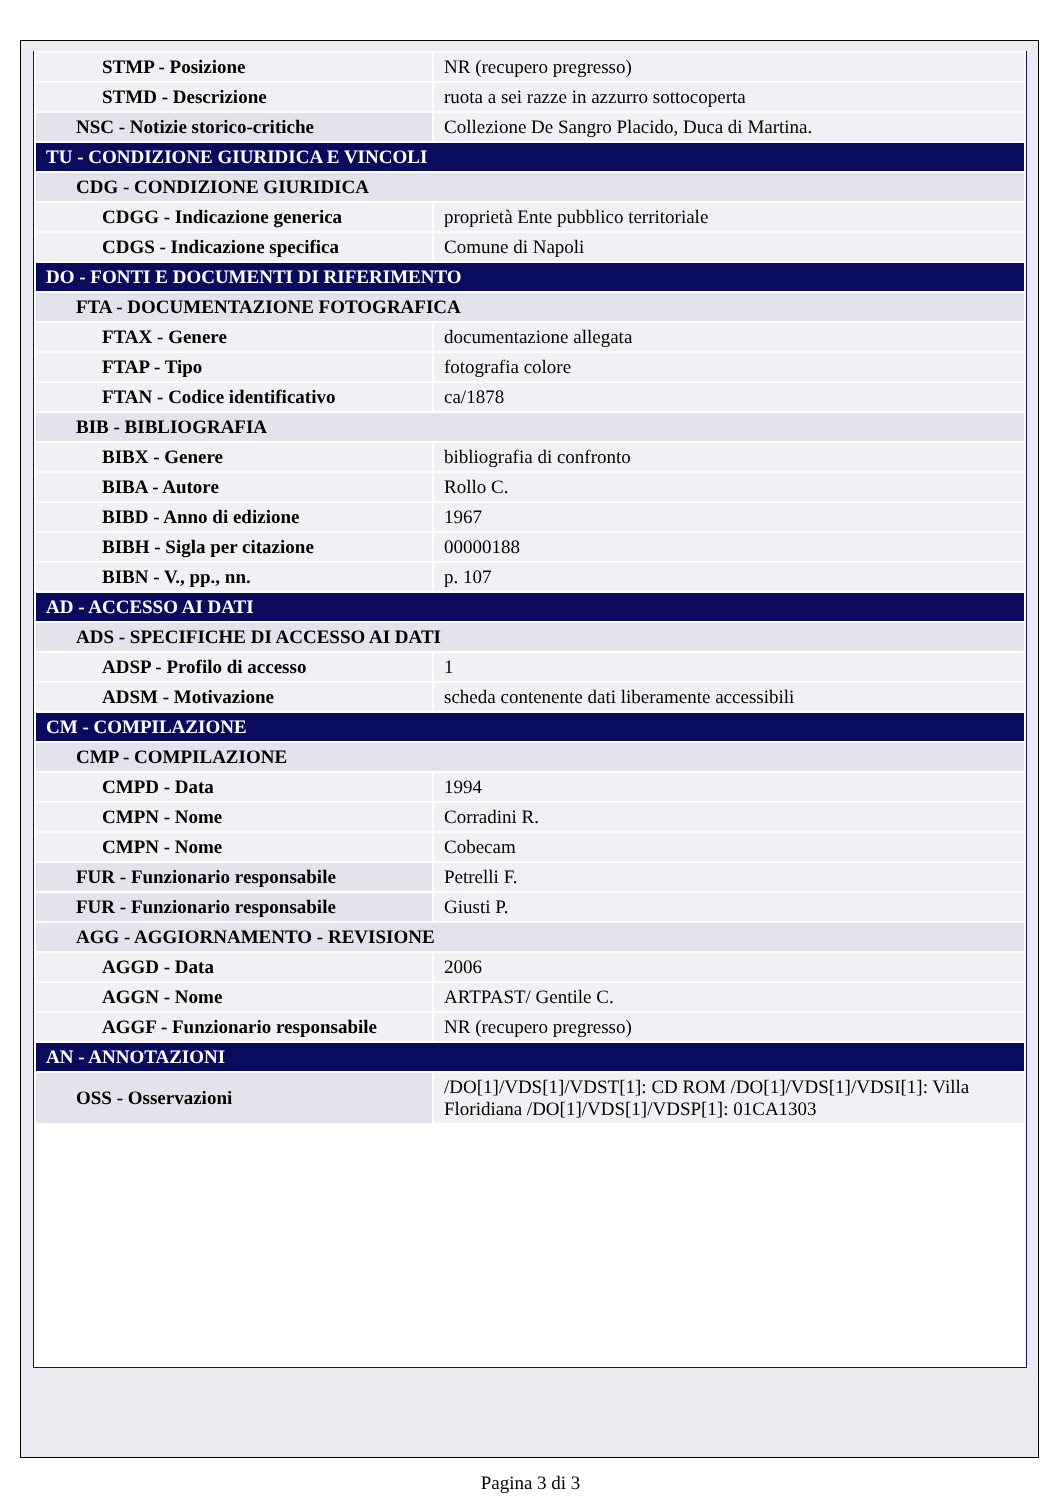| STMP - Posizione | NR (recupero pregresso) |
| STMD - Descrizione | ruota a sei razze in azzurro sottocoperta |
| NSC - Notizie storico-critiche | Collezione De Sangro Placido, Duca di Martina. |
| TU - CONDIZIONE GIURIDICA E VINCOLI | |
| CDG - CONDIZIONE GIURIDICA | |
| CDGG - Indicazione generica | proprietà Ente pubblico territoriale |
| CDGS - Indicazione specifica | Comune di Napoli |
| DO - FONTI E DOCUMENTI DI RIFERIMENTO | |
| FTA - DOCUMENTAZIONE FOTOGRAFICA | |
| FTAX - Genere | documentazione allegata |
| FTAP - Tipo | fotografia colore |
| FTAN - Codice identificativo | ca/1878 |
| BIB - BIBLIOGRAFIA | |
| BIBX - Genere | bibliografia di confronto |
| BIBA - Autore | Rollo C. |
| BIBD - Anno di edizione | 1967 |
| BIBH - Sigla per citazione | 00000188 |
| BIBN - V., pp., nn. | p. 107 |
| AD - ACCESSO AI DATI | |
| ADS - SPECIFICHE DI ACCESSO AI DATI | |
| ADSP - Profilo di accesso | 1 |
| ADSM - Motivazione | scheda contenente dati liberamente accessibili |
| CM - COMPILAZIONE | |
| CMP - COMPILAZIONE | |
| CMPD - Data | 1994 |
| CMPN - Nome | Corradini R. |
| CMPN - Nome | Cobecam |
| FUR - Funzionario responsabile | Petrelli F. |
| FUR - Funzionario responsabile | Giusti P. |
| AGG - AGGIORNAMENTO - REVISIONE | |
| AGGD - Data | 2006 |
| AGGN - Nome | ARTPAST/ Gentile C. |
| AGGF - Funzionario responsabile | NR (recupero pregresso) |
| AN - ANNOTAZIONI | |
| OSS - Osservazioni | /DO[1]/VDS[1]/VDST[1]: CD ROM /DO[1]/VDS[1]/VDSI[1]: Villa Floridiana /DO[1]/VDS[1]/VDSP[1]: 01CA1303 |
Pagina 3 di 3